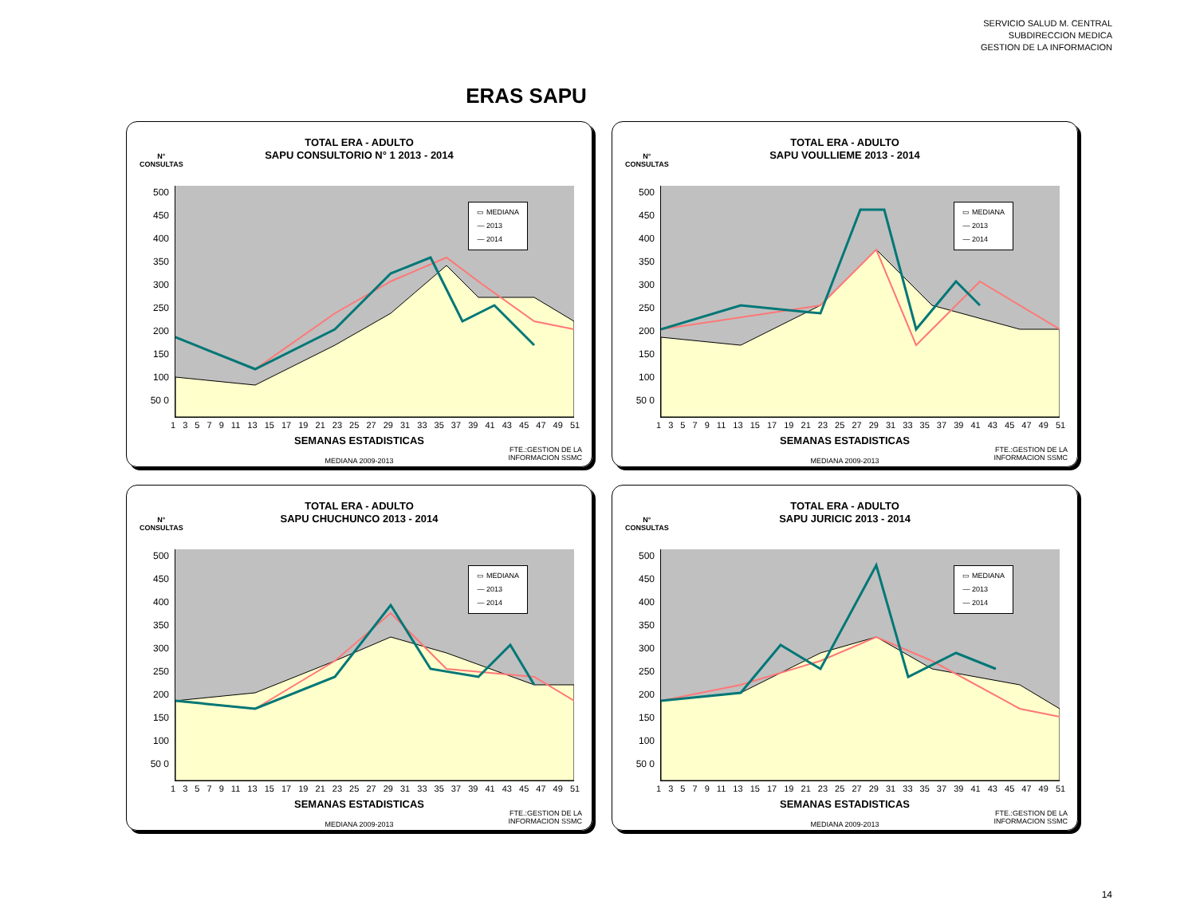SERVICIO SALUD M. CENTRAL
SUBDIRECCION MEDICA
GESTION DE LA INFORMACION
ERAS SAPU
N°
CONSULTAS
TOTAL ERA - ADULTO
SAPU CONSULTORIO N° 1 2013 - 2014
500 450 400 350 300 250 200 150 100 50 0
▭ MEDIANA
— 2013
— 2014
1 3 5 7 9 11 13 15 17 19 21 23 25 27 29 31 33 35 37 39 41 43 45 47 49 51
SEMANAS ESTADISTICAS
FTE.:GESTION DE LA
INFORMACION SSMC
MEDIANA 2009-2013
N°
CONSULTAS
TOTAL ERA - ADULTO
SAPU VOULLIEME 2013 - 2014
500 450 400 350 300 250 200 150 100 50 0
▭ MEDIANA
— 2013
— 2014
1 3 5 7 9 11 13 15 17 19 21 23 25 27 29 31 33 35 37 39 41 43 45 47 49 51
SEMANAS ESTADISTICAS
FTE.:GESTION DE LA
INFORMACION SSMC
MEDIANA 2009-2013
N°
CONSULTAS
TOTAL ERA - ADULTO
SAPU CHUCHUNCO 2013 - 2014
500 450 400 350 300 250 200 150 100 50 0
▭ MEDIANA
— 2013
— 2014
1 3 5 7 9 11 13 15 17 19 21 23 25 27 29 31 33 35 37 39 41 43 45 47 49 51
SEMANAS ESTADISTICAS
FTE.:GESTION DE LA
INFORMACION SSMC
MEDIANA 2009-2013
N°
CONSULTAS
TOTAL ERA - ADULTO
SAPU JURICIC 2013 - 2014
500 450 400 350 300 250 200 150 100 50 0
▭ MEDIANA
— 2013
— 2014
1 3 5 7 9 11 13 15 17 19 21 23 25 27 29 31 33 35 37 39 41 43 45 47 49 51
SEMANAS ESTADISTICAS
FTE.:GESTION DE LA
INFORMACION SSMC
MEDIANA 2009-2013
14